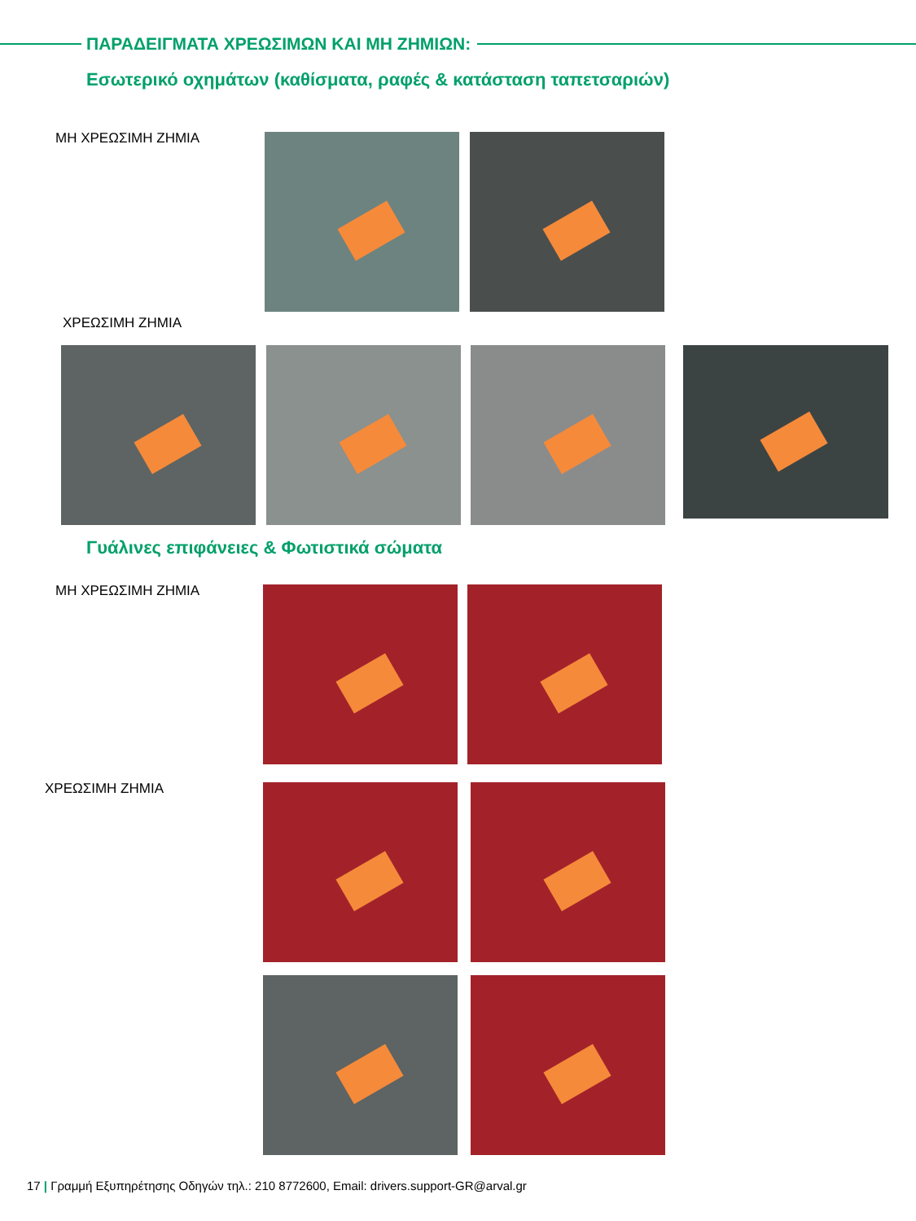ΠΑΡΑΔΕΙΓΜΑΤΑ ΧΡΕΩΣΙΜΩΝ ΚΑΙ ΜΗ ΖΗΜΙΩΝ:
Εσωτερικό οχημάτων (καθίσματα, ραφές & κατάσταση ταπετσαριών)
ΜΗ ΧΡΕΩΣΙΜΗ ΖΗΜΙΑ
ΧΡΕΩΣΙΜΗ ΖΗΜΙΑ
Γυάλινες επιφάνειες & Φωτιστικά σώματα
ΜΗ ΧΡΕΩΣΙΜΗ ΖΗΜΙΑ
ΧΡΕΩΣΙΜΗ ΖΗΜΙΑ
17 | Γραμμή Εξυπηρέτησης Οδηγών τηλ.: 210 8772600, Email: drivers.support-GR@arval.gr